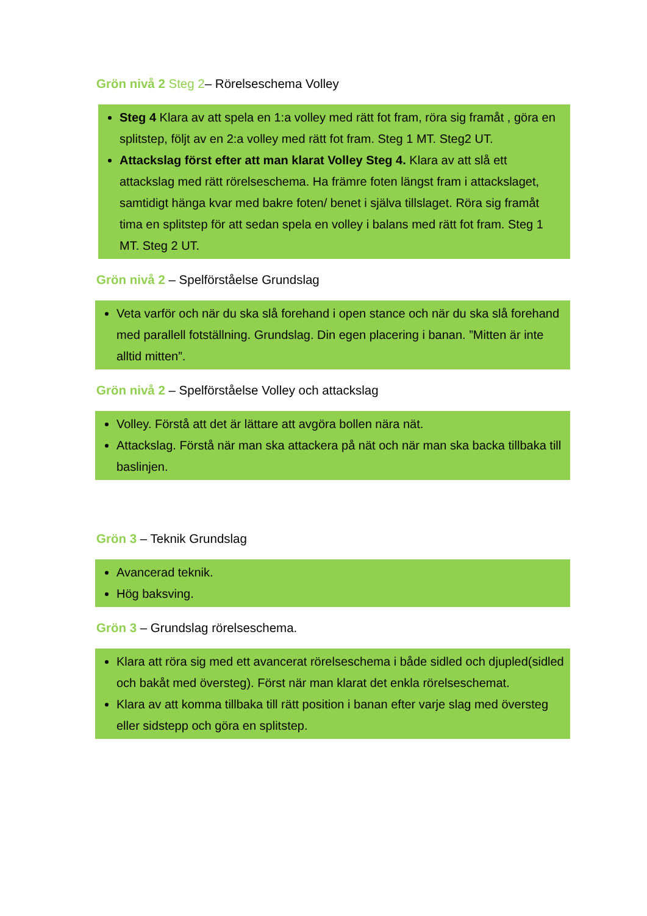Grön nivå 2 Steg 2– Rörelseschema Volley
Steg 4 Klara av att spela en 1:a volley med rätt fot fram, röra sig framåt , göra en splitstep, följt av en 2:a volley med rätt fot fram. Steg 1 MT. Steg2 UT.
Attackslag först efter att man klarat Volley Steg 4. Klara av att slå ett attackslag med rätt rörelseschema. Ha främre foten längst fram i attackslaget, samtidigt hänga kvar med bakre foten/ benet i själva tillslaget. Röra sig framåt tima en splitstep för att sedan spela en volley i balans med rätt fot fram. Steg 1 MT. Steg 2 UT.
Grön nivå 2 – Spelförståelse Grundslag
Veta varför och när du ska slå forehand i open stance och när du ska slå forehand med parallell fotställning. Grundslag. Din egen placering i banan. ”Mitten är inte alltid mitten”.
Grön nivå 2 – Spelförståelse Volley och attackslag
Volley. Förstå att det är lättare att avgöra bollen nära nät.
Attackslag. Förstå när man ska attackera på nät och när man ska backa tillbaka till baslinjen.
Grön 3 – Teknik Grundslag
Avancerad teknik.
Hög baksving.
Grön 3 – Grundslag rörelseschema.
Klara att röra sig med ett avancerat rörelseschema i både sidled och djupled(sidled och bakåt med översteg). Först när man klarat det enkla rörelseschemat.
Klara av att komma tillbaka till rätt position i banan efter varje slag med översteg eller sidstepp och göra en splitstep.